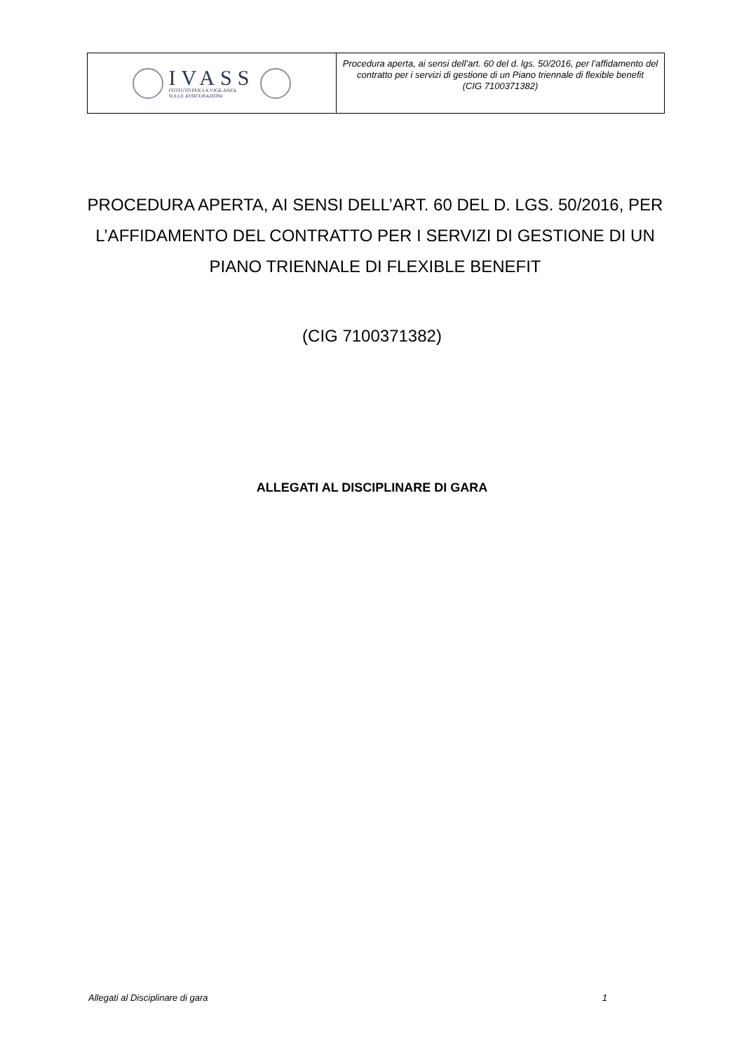IVASS
ISTITUTO PER LA VIGILANZA
SULLE ASSICURAZIONI
Procedura aperta, ai sensi dell’art. 60 del d. lgs. 50/2016, per l’affidamento del contratto per i servizi di gestione di un Piano triennale di flexible benefit
(CIG 7100371382)
PROCEDURA APERTA, AI SENSI DELL’ART. 60 DEL D. LGS. 50/2016, PER L’AFFIDAMENTO DEL CONTRATTO PER I SERVIZI DI GESTIONE DI UN PIANO TRIENNALE DI FLEXIBLE BENEFIT
(CIG 7100371382)
ALLEGATI AL DISCIPLINARE DI GARA
Allegati al Disciplinare di gara 1